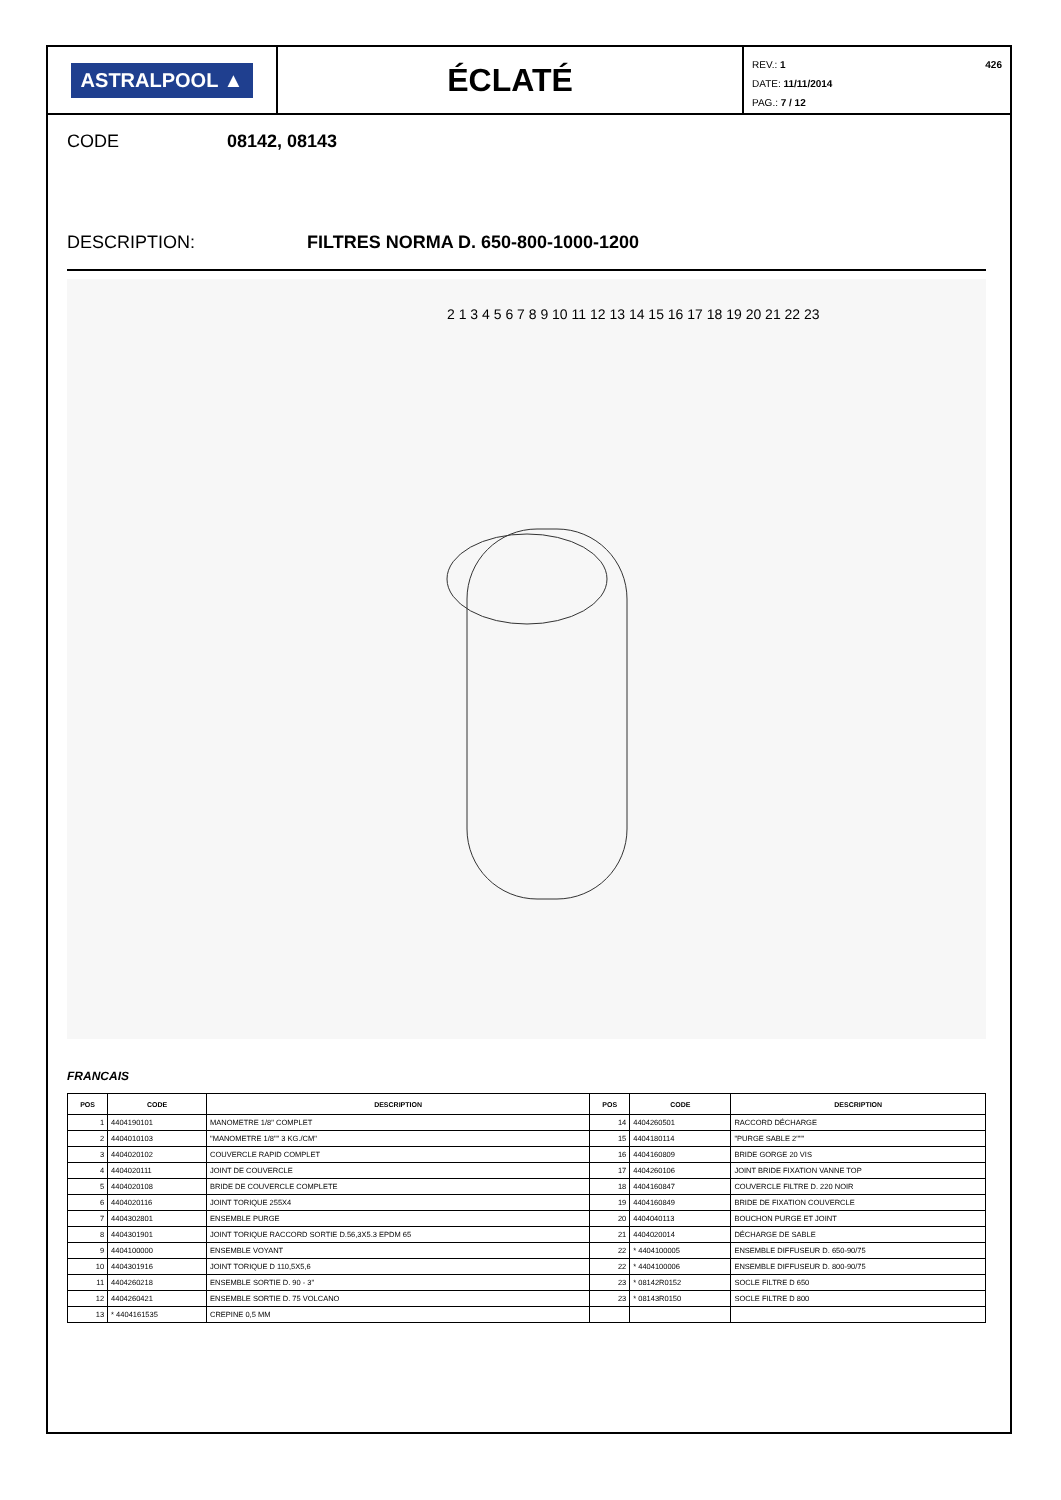ASTRALPOOL ▲
ÉCLATÉ
REV.: 1 426
DATE: 11/11/2014
PAG.: 7 / 12
CODE 08142, 08143
DESCRIPTION: FILTRES NORMA D. 650-800-1000-1200
2 1 3 4 5 6 7 8 9 10 11 12 13 14 15 16 17 18 19 20 21 22 23
FRANCAIS
| POS | CODE | DESCRIPTION | POS | CODE | DESCRIPTION |
| --- | --- | --- | --- | --- | --- |
| 1 | 4404190101 | MANOMETRE 1/8" COMPLET | 14 | 4404260501 | RACCORD DÉCHARGE |
| 2 | 4404010103 | "MANOMETRE 1/8"" 3 KG./CM" | 15 | 4404180114 | "PURGE SABLE 2""" |
| 3 | 4404020102 | COUVERCLE RAPID COMPLET | 16 | 4404160809 | BRIDE GORGE 20 VIS |
| 4 | 4404020111 | JOINT DE COUVERCLE | 17 | 4404260106 | JOINT BRIDE FIXATION VANNE TOP |
| 5 | 4404020108 | BRIDE DE COUVERCLE COMPLETE | 18 | 4404160847 | COUVERCLE FILTRE D. 220 NOIR |
| 6 | 4404020116 | JOINT TORIQUE 255X4 | 19 | 4404160849 | BRIDE DE FIXATION COUVERCLE |
| 7 | 4404302801 | ENSEMBLE PURGE | 20 | 4404040113 | BOUCHON PURGE ET JOINT |
| 8 | 4404301901 | JOINT TORIQUE RACCORD SORTIE D.56,3X5.3 EPDM 65 | 21 | 4404020014 | DÉCHARGE DE SABLE |
| 9 | 4404100000 | ENSEMBLE VOYANT | 22 | * 4404100005 | ENSEMBLE DIFFUSEUR D. 650-90/75 |
| 10 | 4404301916 | JOINT TORIQUE D 110,5X5,6 | 22 | * 4404100006 | ENSEMBLE DIFFUSEUR D. 800-90/75 |
| 11 | 4404260218 | ENSEMBLE SORTIE D. 90 - 3" | 23 | * 08142R0152 | SOCLE FILTRE D 650 |
| 12 | 4404260421 | ENSEMBLE SORTIE D. 75 VOLCANO | 23 | * 08143R0150 | SOCLE FILTRE D 800 |
| 13 | * 4404161535 | CREPINE 0,5 MM | | | |